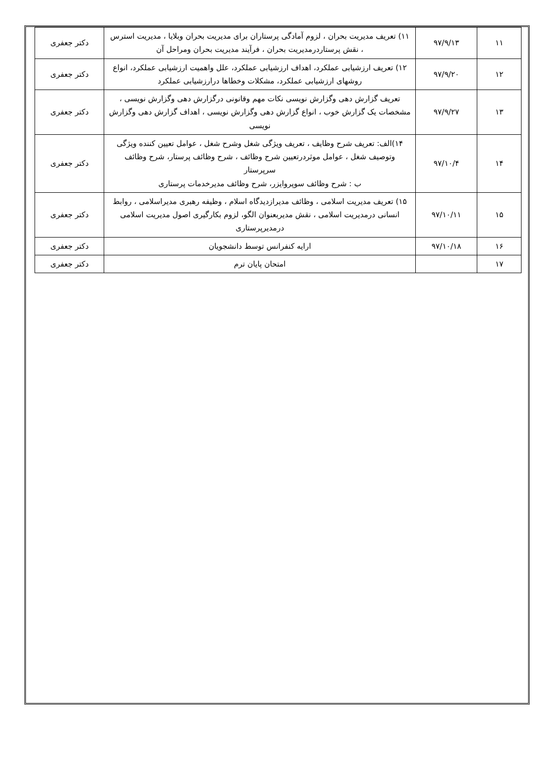| ۱۱ | ۹۷/۹/۱۳ | ۱۱) تعریف مدیریت بحران ، لزوم آمادگی پرستاران برای مدیریت بحران وبلایا ، مدیریت استرس ، نقش پرستاردرمدیریت بحران ، فرآیند مدیریت بحران ومراحل آن | دکتر جعفری |
| ۱۲ | ۹۷/۹/۲۰ | ۱۲) تعریف ارزشیابی عملکرد، اهداف ارزشیابی عملکرد، علل واهمیت ارزشیابی عملکرد، انواع روشهای ارزشیابی عملکرد، مشکلات وخطاها درارزشیابی عملکرد | دکتر جعفری |
| ۱۳ | ۹۷/۹/۲۷ | تعریف گزارش دهی وگزارش نویسی نکات مهم وقانونی درگزارش دهی وگزارش نویسی ، مشخصات یک گزارش خوب ، انواع گزارش دهی وگزارش نویسی ، اهداف گزارش دهی وگزارش نویسی | دکتر جعفری |
| ۱۴ | ۹۷/۱۰/۴ | ۱۴)الف: تعریف شرح وظایف ، تعریف ویژگی شغل وشرح شغل ، عوامل تعیین کننده ویژگی وتوصیف شغل ، عوامل موثردرتعیین شرح وظائف ، شرح وظائف پرستار، شرح وظائف سرپرستار ب : شرح وظائف سوپروایزر، شرح وظائف مدیرخدمات پرستاری | دکتر جعفری |
| ۱۵ | ۹۷/۱۰/۱۱ | ۱۵) تعریف مدیریت اسلامی ، وظائف مدیرازدیدگاه اسلام ، وظیفه رهبری مدیراسلامی ، روابط انسانی درمدیریت اسلامی ، نقش مدیربعنوان الگو، لزوم بکارگیری اصول مدیریت اسلامی درمدیرپرستاری | دکتر جعفری |
| ۱۶ | ۹۷/۱۰/۱۸ | ارایه کنفرانس توسط دانشجویان | دکتر جعفری |
| ۱۷ | | امتحان پایان ترم | دکتر جعفری |